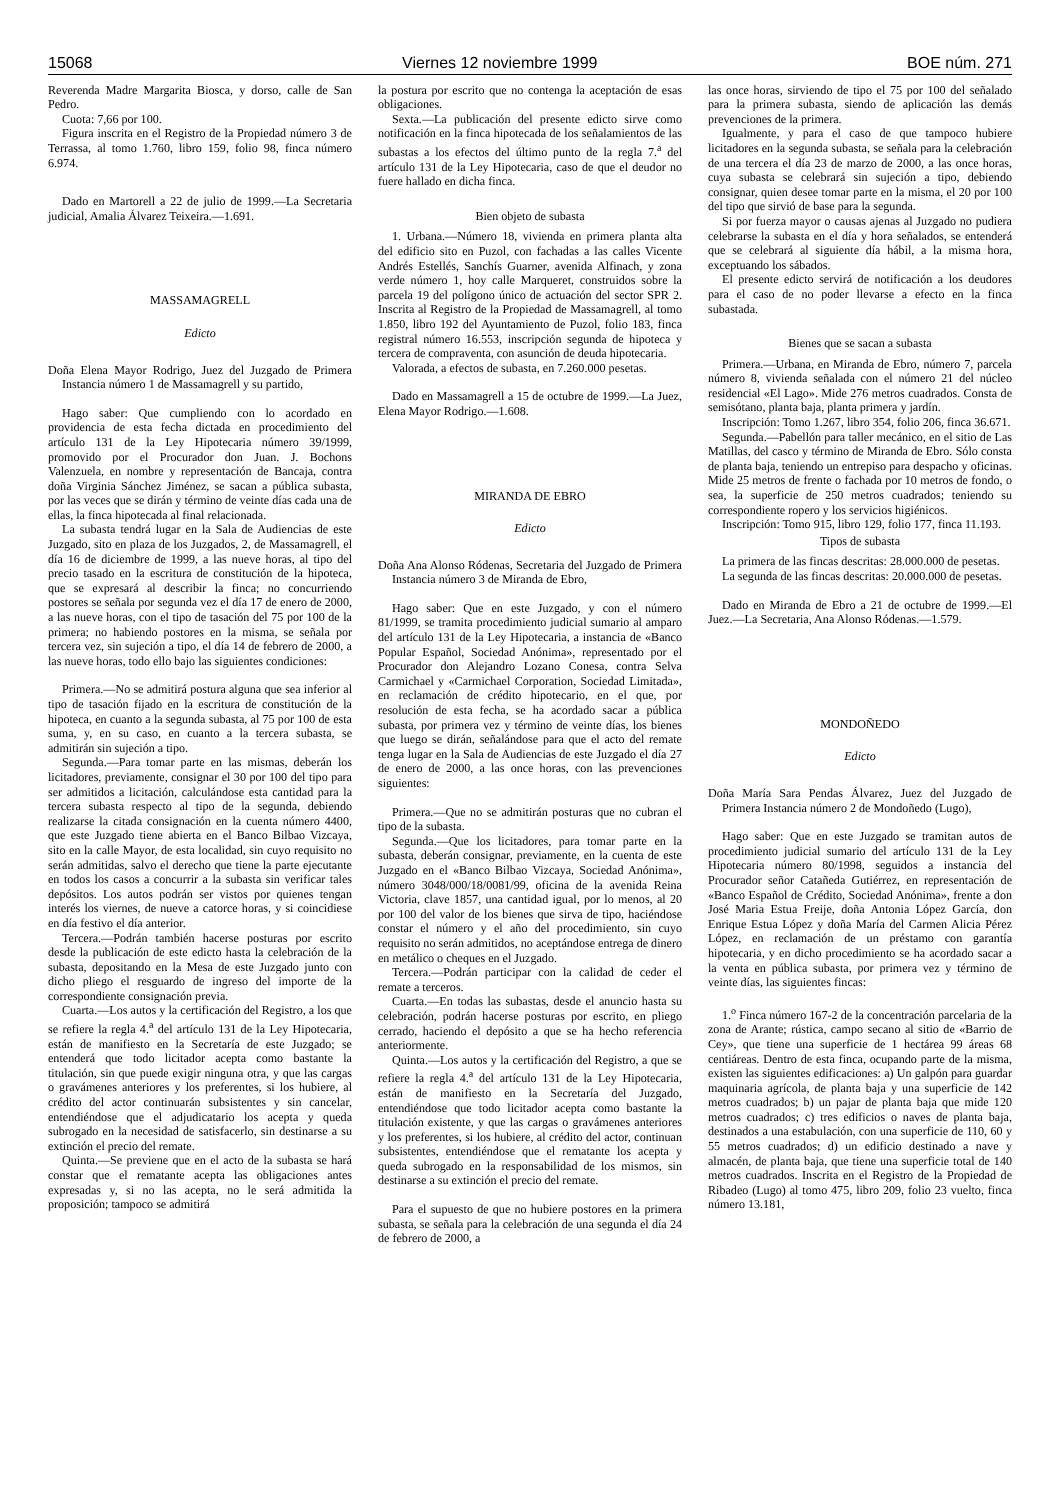15068 Viernes 12 noviembre 1999 BOE núm. 271
Reverenda Madre Margarita Biosca, y dorso, calle de San Pedro.
Cuota: 7,66 por 100.
Figura inscrita en el Registro de la Propiedad número 3 de Terrassa, al tomo 1.760, libro 159, folio 98, finca número 6.974.
Dado en Martorell a 22 de julio de 1999.—La Secretaria judicial, Amalia Álvarez Teixeira.—1.691.
MASSAMAGRELL
Edicto
Doña Elena Mayor Rodrigo, Juez del Juzgado de Primera Instancia número 1 de Massamagrell y su partido,
Hago saber: Que cumpliendo con lo acordado en providencia de esta fecha dictada en procedimiento del artículo 131 de la Ley Hipotecaria número 39/1999, promovido por el Procurador don Juan. J. Bochons Valenzuela, en nombre y representación de Bancaja, contra doña Virginia Sánchez Jiménez, se sacan a pública subasta, por las veces que se dirán y término de veinte días cada una de ellas, la finca hipotecada al final relacionada.
La subasta tendrá lugar en la Sala de Audiencias de este Juzgado, sito en plaza de los Juzgados, 2, de Massamagrell, el día 16 de diciembre de 1999, a las nueve horas, al tipo del precio tasado en la escritura de constitución de la hipoteca, que se expresará al describir la finca; no concurriendo postores se señala por segunda vez el día 17 de enero de 2000, a las nueve horas, con el tipo de tasación del 75 por 100 de la primera; no habiendo postores en la misma, se señala por tercera vez, sin sujeción a tipo, el día 14 de febrero de 2000, a las nueve horas, todo ello bajo las siguientes condiciones:
Primera.—No se admitirá postura alguna que sea inferior al tipo de tasación fijado en la escritura de constitución de la hipoteca, en cuanto a la segunda subasta, al 75 por 100 de esta suma, y, en su caso, en cuanto a la tercera subasta, se admitirán sin sujeción a tipo.
Segunda.—Para tomar parte en las mismas, deberán los licitadores, previamente, consignar el 30 por 100 del tipo para ser admitidos a licitación, calculándose esta cantidad para la tercera subasta respecto al tipo de la segunda, debiendo realizarse la citada consignación en la cuenta número 4400, que este Juzgado tiene abierta en el Banco Bilbao Vizcaya, sito en la calle Mayor, de esta localidad, sin cuyo requisito no serán admitidas, salvo el derecho que tiene la parte ejecutante en todos los casos a concurrir a la subasta sin verificar tales depósitos. Los autos podrán ser vistos por quienes tengan interés los viernes, de nueve a catorce horas, y si coincidiese en día festivo el día anterior.
Tercera.—Podrán también hacerse posturas por escrito desde la publicación de este edicto hasta la celebración de la subasta, depositando en la Mesa de este Juzgado junto con dicho pliego el resguardo de ingreso del importe de la correspondiente consignación previa.
Cuarta.—Los autos y la certificación del Registro, a los que se refiere la regla 4.<sup>a</sup> del artículo 131 de la Ley Hipotecaria, están de manifiesto en la Secretaría de este Juzgado; se entenderá que todo licitador acepta como bastante la titulación, sin que puede exigir ninguna otra, y que las cargas o gravámenes anteriores y los preferentes, si los hubiere, al crédito del actor continuarán subsistentes y sin cancelar, entendiéndose que el adjudicatario los acepta y queda subrogado en la necesidad de satisfacerlo, sin destinarse a su extinción el precio del remate.
Quinta.—Se previene que en el acto de la subasta se hará constar que el rematante acepta las obligaciones antes expresadas y, si no las acepta, no le será admitida la proposición; tampoco se admitirá
la postura por escrito que no contenga la aceptación de esas obligaciones.
Sexta.—La publicación del presente edicto sirve como notificación en la finca hipotecada de los señalamientos de las subastas a los efectos del último punto de la regla 7.<sup>a</sup> del artículo 131 de la Ley Hipotecaria, caso de que el deudor no fuere hallado en dicha finca.
Bien objeto de subasta
1. Urbana.—Número 18, vivienda en primera planta alta del edificio sito en Puzol, con fachadas a las calles Vicente Andrés Estellés, Sanchís Guarner, avenida Alfinach, y zona verde número 1, hoy calle Marqueret, construidos sobre la parcela 19 del polígono único de actuación del sector SPR 2. Inscrita al Registro de la Propiedad de Massamagrell, al tomo 1.850, libro 192 del Ayuntamiento de Puzol, folio 183, finca registral número 16.553, inscripción segunda de hipoteca y tercera de compraventa, con asunción de deuda hipotecaria.
Valorada, a efectos de subasta, en 7.260.000 pesetas.
Dado en Massamagrell a 15 de octubre de 1999.—La Juez, Elena Mayor Rodrigo.—1.608.
MIRANDA DE EBRO
Edicto
Doña Ana Alonso Ródenas, Secretaria del Juzgado de Primera Instancia número 3 de Miranda de Ebro,
Hago saber: Que en este Juzgado, y con el número 81/1999, se tramita procedimiento judicial sumario al amparo del artículo 131 de la Ley Hipotecaria, a instancia de «Banco Popular Español, Sociedad Anónima», representado por el Procurador don Alejandro Lozano Conesa, contra Selva Carmichael y «Carmichael Corporation, Sociedad Limitada», en reclamación de crédito hipotecario, en el que, por resolución de esta fecha, se ha acordado sacar a pública subasta, por primera vez y término de veinte días, los bienes que luego se dirán, señalándose para que el acto del remate tenga lugar en la Sala de Audiencias de este Juzgado el día 27 de enero de 2000, a las once horas, con las prevenciones siguientes:
Primera.—Que no se admitirán posturas que no cubran el tipo de la subasta.
Segunda.—Que los licitadores, para tomar parte en la subasta, deberán consignar, previamente, en la cuenta de este Juzgado en el «Banco Bilbao Vizcaya, Sociedad Anónima», número 3048/000/18/0081/99, oficina de la avenida Reina Victoria, clave 1857, una cantidad igual, por lo menos, al 20 por 100 del valor de los bienes que sirva de tipo, haciéndose constar el número y el año del procedimiento, sin cuyo requisito no serán admitidos, no aceptándose entrega de dinero en metálico o cheques en el Juzgado.
Tercera.—Podrán participar con la calidad de ceder el remate a terceros.
Cuarta.—En todas las subastas, desde el anuncio hasta su celebración, podrán hacerse posturas por escrito, en pliego cerrado, haciendo el depósito a que se ha hecho referencia anteriormente.
Quinta.—Los autos y la certificación del Registro, a que se refiere la regla 4.<sup>a</sup> del artículo 131 de la Ley Hipotecaria, están de manifiesto en la Secretaría del Juzgado, entendiéndose que todo licitador acepta como bastante la titulación existente, y que las cargas o gravámenes anteriores y los preferentes, si los hubiere, al crédito del actor, continuan subsistentes, entendiéndose que el rematante los acepta y queda subrogado en la responsabilidad de los mismos, sin destinarse a su extinción el precio del remate.
Para el supuesto de que no hubiere postores en la primera subasta, se señala para la celebración de una segunda el día 24 de febrero de 2000, a
las once horas, sirviendo de tipo el 75 por 100 del señalado para la primera subasta, siendo de aplicación las demás prevenciones de la primera.
Igualmente, y para el caso de que tampoco hubiere licitadores en la segunda subasta, se señala para la celebración de una tercera el día 23 de marzo de 2000, a las once horas, cuya subasta se celebrará sin sujeción a tipo, debiendo consignar, quien desee tomar parte en la misma, el 20 por 100 del tipo que sirvió de base para la segunda.
Si por fuerza mayor o causas ajenas al Juzgado no pudiera celebrarse la subasta en el día y hora señalados, se entenderá que se celebrará al siguiente día hábil, a la misma hora, exceptuando los sábados.
El presente edicto servirá de notificación a los deudores para el caso de no poder llevarse a efecto en la finca subastada.
Bienes que se sacan a subasta
Primera.—Urbana, en Miranda de Ebro, número 7, parcela número 8, vivienda señalada con el número 21 del núcleo residencial «El Lago». Mide 276 metros cuadrados. Consta de semisótano, planta baja, planta primera y jardín.
Inscripción: Tomo 1.267, libro 354, folio 206, finca 36.671.
Segunda.—Pabellón para taller mecánico, en el sitio de Las Matillas, del casco y término de Miranda de Ebro. Sólo consta de planta baja, teniendo un entrepiso para despacho y oficinas. Mide 25 metros de frente o fachada por 10 metros de fondo, o sea, la superficie de 250 metros cuadrados; teniendo su correspondiente ropero y los servicios higiénicos.
Inscripción: Tomo 915, libro 129, folio 177, finca 11.193.
Tipos de subasta
La primera de las fincas descritas: 28.000.000 de pesetas.
La segunda de las fincas descritas: 20.000.000 de pesetas.
Dado en Miranda de Ebro a 21 de octubre de 1999.—El Juez.—La Secretaria, Ana Alonso Ródenas.—1.579.
MONDOÑEDO
Edicto
Doña María Sara Pendas Álvarez, Juez del Juzgado de Primera Instancia número 2 de Mondoñedo (Lugo),
Hago saber: Que en este Juzgado se tramitan autos de procedimiento judicial sumario del artículo 131 de la Ley Hipotecaria número 80/1998, seguidos a instancia del Procurador señor Catañeda Gutiérrez, en representación de «Banco Español de Crédito, Sociedad Anónima», frente a don José Maria Estua Freije, doña Antonia López García, don Enrique Estua López y doña María del Carmen Alicia Pérez López, en reclamación de un préstamo con garantía hipotecaria, y en dicho procedimiento se ha acordado sacar a la venta en pública subasta, por primera vez y término de veinte días, las siguientes fincas:
1.<sup>o</sup> Finca número 167-2 de la concentración parcelaria de la zona de Arante; rústica, campo secano al sitio de «Barrio de Cey», que tiene una superficie de 1 hectárea 99 áreas 68 centiáreas. Dentro de esta finca, ocupando parte de la misma, existen las siguientes edificaciones: a) Un galpón para guardar maquinaria agrícola, de planta baja y una superficie de 142 metros cuadrados; b) un pajar de planta baja que mide 120 metros cuadrados; c) tres edificios o naves de planta baja, destinados a una estabulación, con una superficie de 110, 60 y 55 metros cuadrados; d) un edificio destinado a nave y almacén, de planta baja, que tiene una superficie total de 140 metros cuadrados. Inscrita en el Registro de la Propiedad de Ribadeo (Lugo) al tomo 475, libro 209, folio 23 vuelto, finca número 13.181,